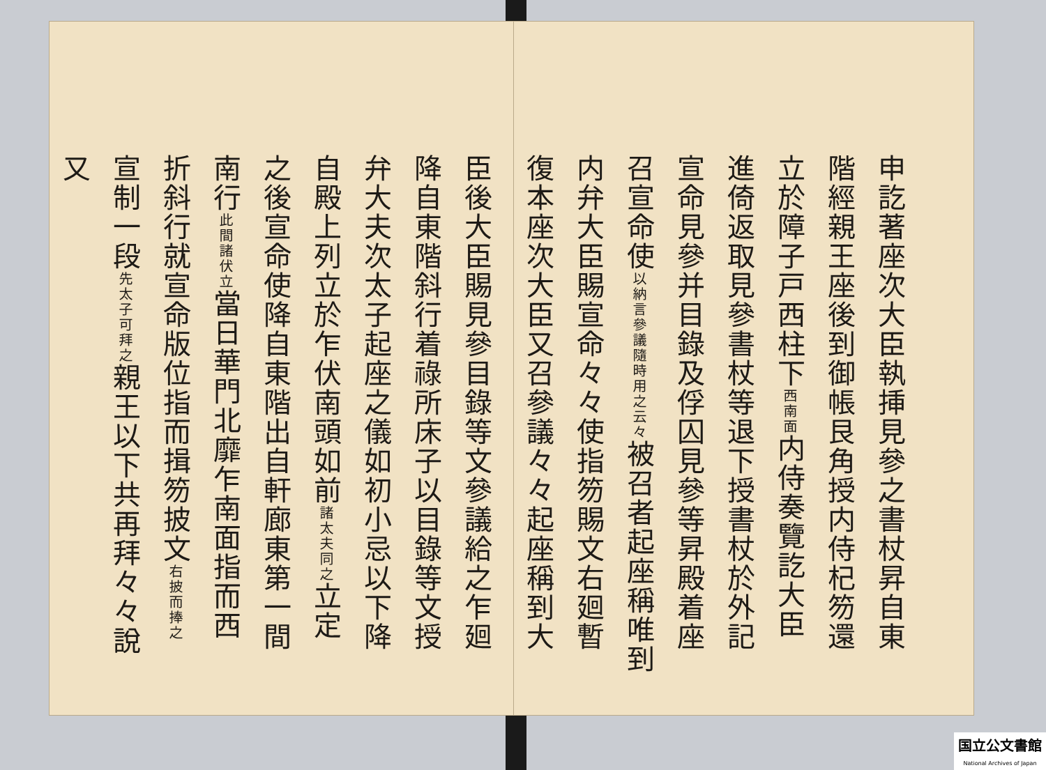申訖著座次大臣執挿見參之書杖昇自東
階經親王座後到御帳艮角授内侍杞笏還
立於障子戸西柱下西南面内侍奏覽訖大臣
進倚返取見參書杖等退下授書杖於外記
宣命見參并目錄及俘囚見參等昇殿着座
召宣命使以納言參議隨時用之云々被召者起座稱唯到
内弁大臣賜宣命々々使指笏賜文右廻暫
復本座次大臣又召參議々々起座稱到大
臣後大臣賜見參目錄等文參議給之乍廻
降自東階斜行着祿所床子以目錄等文授
弁大夫次太子起座之儀如初小忌以下降
自殿上列立於乍伏南頭如前諸太夫同之立定
之後宣命使降自東階出自軒廊東第一間
南行此間諸伏立當日華門北靡乍南面指而西
折斜行就宣命版位指而揖笏披文右披而捧之
宣制一段先太子可拜之親王以下共再拜々々說又
国立公文書館
National Archives of Japan